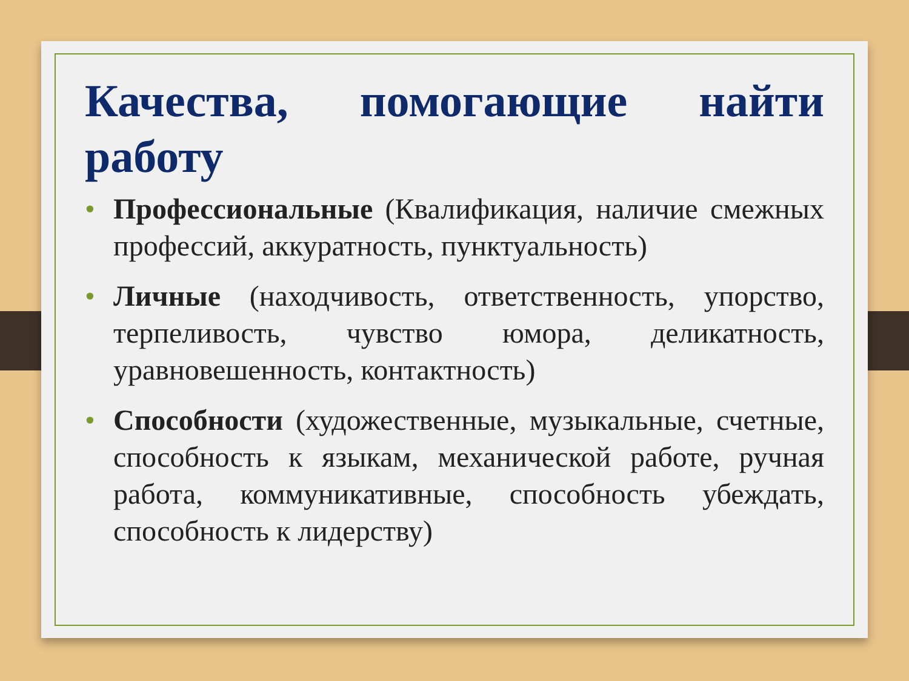Качества, помогающие найти работу
• Профессиональные (Квалификация, наличие смежных профессий, аккуратность, пунктуальность)
• Личные (находчивость, ответственность, упорство, терпеливость, чувство юмора, деликатность, уравновешенность, контактность)
• Способности (художественные, музыкальные, счетные, способность к языкам, механической работе, ручная работа, коммуникативные, способность убеждать, способность к лидерству)